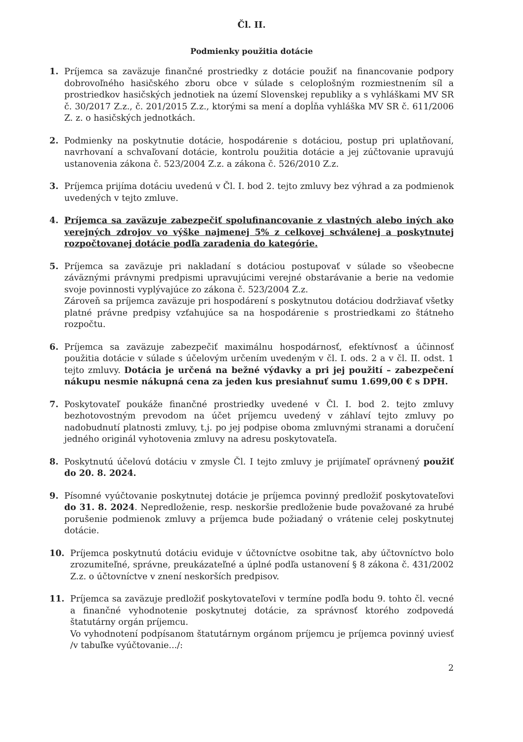Čl. II.
Podmienky použitia dotácie
1. Príjemca sa zaväzuje finančné prostriedky z dotácie použiť na financovanie podpory dobrovoľného hasičského zboru obce v súlade s celoplošným rozmiestnením síl a prostriedkov hasičských jednotiek na území Slovenskej republiky a s vyhláškami MV SR č. 30/2017 Z.z., č. 201/2015 Z.z., ktorými sa mení a dopĺňa vyhláška MV SR č. 611/2006 Z. z. o hasičských jednotkách.
2. Podmienky na poskytnutie dotácie, hospodárenie s dotáciou, postup pri uplatňovaní, navrhovaní a schvaľovaní dotácie, kontrolu použitia dotácie a jej zúčtovanie upravujú ustanovenia zákona č. 523/2004 Z.z. a zákona č. 526/2010 Z.z.
3. Príjemca prijíma dotáciu uvedenú v Čl. I. bod 2. tejto zmluvy bez výhrad a za podmienok uvedených v tejto zmluve.
4. Príjemca sa zaväzuje zabezpečiť spolufinancovanie z vlastných alebo iných ako verejných zdrojov vo výške najmenej 5% z celkovej schválenej a poskytnutej rozpočtovanej dotácie podľa zaradenia do kategórie.
5. Príjemca sa zaväzuje pri nakladaní s dotáciou postupovať v súlade so všeobecne záväznými právnymi predpismi upravujúcimi verejné obstarávanie a berie na vedomie svoje povinnosti vyplývajúce zo zákona č. 523/2004 Z.z.
Zároveň sa príjemca zaväzuje pri hospodárení s poskytnutou dotáciou dodržiavať všetky platné právne predpisy vzťahujúce sa na hospodárenie s prostriedkami zo štátneho rozpočtu.
6. Príjemca sa zaväzuje zabezpečiť maximálnu hospodárnosť, efektívnosť a účinnosť použitia dotácie v súlade s účelovým určením uvedeným v čl. I. ods. 2 a v čl. II. odst. 1 tejto zmluvy. Dotácia je určená na bežné výdavky a pri jej použití – zabezpečení nákupu nesmie nákupná cena za jeden kus presiahnuť sumu 1.699,00 € s DPH.
7. Poskytovateľ poukáže finančné prostriedky uvedené v Čl. I. bod 2. tejto zmluvy bezhotovostným prevodom na účet príjemcu uvedený v záhlaví tejto zmluvy po nadobudnutí platnosti zmluvy, t.j. po jej podpise oboma zmluvnými stranami a doručení jedného originál vyhotovenia zmluvy na adresu poskytovateľa.
8. Poskytnutú účelovú dotáciu v zmysle Čl. I tejto zmluvy je prijímateľ oprávnený použiť do 20. 8. 2024.
9. Písomné vyúčtovanie poskytnutej dotácie je príjemca povinný predložiť poskytovateľovi do 31. 8. 2024. Nepredloženie, resp. neskoršie predloženie bude považované za hrubé porušenie podmienok zmluvy a príjemca bude požiadaný o vrátenie celej poskytnutej dotácie.
10. Príjemca poskytnutú dotáciu eviduje v účtovníctve osobitne tak, aby účtovníctvo bolo zrozumiteľné, správne, preukázateľné a úplné podľa ustanovení § 8 zákona č. 431/2002 Z.z. o účtovníctve v znení neskorších predpisov.
11. Príjemca sa zaväzuje predložiť poskytovateľovi v termíne podľa bodu 9. tohto čl. vecné a finančné vyhodnotenie poskytnutej dotácie, za správnosť ktorého zodpovedá štatutárny orgán príjemcu.
Vo vyhodnotení podpísanom štatutárnym orgánom príjemcu je príjemca povinný uviesť /v tabuľke vyúčtovanie.../:
2